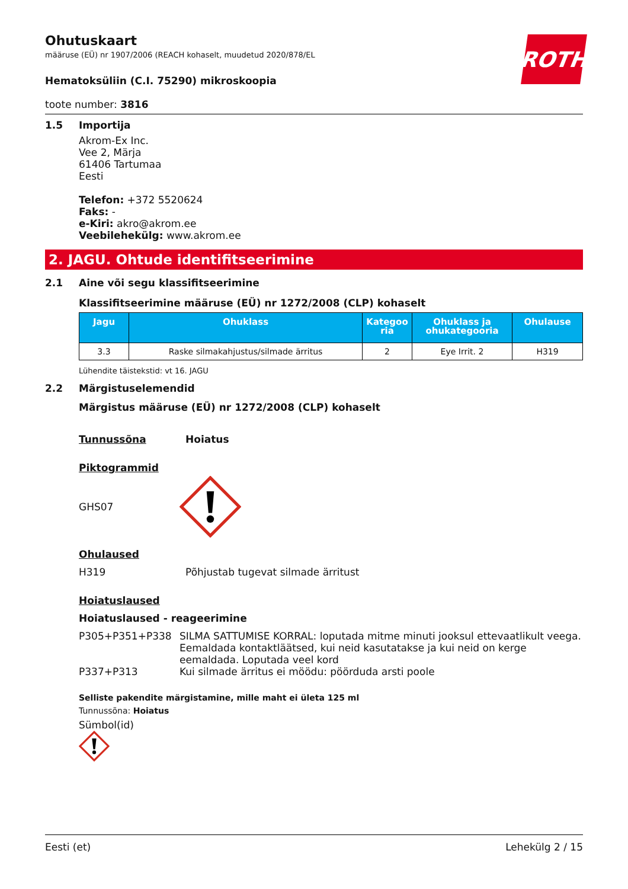ROTH
Ohutuskaart
määruse (EÜ) nr 1907/2006 (REACH kohaselt, muudetud 2020/878/EL
Hematoksüliin (C.I. 75290) mikroskoopia
toote number: 3816
1.5 Importija
Akrom-Ex Inc.
Vee 2, Märja
61406 Tartumaa
Eesti
Telefon: +372 5520624
Faks: -
e-Kiri: akro@akrom.ee
Veebilehekülg: www.akrom.ee
2. JAGU. Ohtude identifitseerimine
2.1 Aine või segu klassifitseerimine
Klassifitseerimine määruse (EÜ) nr 1272/2008 (CLP) kohaselt
| Jagu | Ohuklass | Kategoo ria | Ohuklass ja ohukategooria | Ohulause |
| --- | --- | --- | --- | --- |
| 3.3 | Raske silmakahjustus/silmade ärritus | 2 | Eye Irrit. 2 | H319 |
Lühendite täistekstid: vt 16. JAGU
2.2 Märgistuselemendid
Märgistus määruse (EÜ) nr 1272/2008 (CLP) kohaselt
Tunnussõna Hoiatus
Piktogrammid
GHS07
Ohulaused
H319 Põhjustab tugevat silmade ärritust
Hoiatuslaused
Hoiatuslaused - reageerimine
P305+P351+P338 SILMA SATTUMISE KORRAL: loputada mitme minuti jooksul ettevaatlikult veega. Eemaldada kontaktläätsed, kui neid kasutatakse ja kui neid on kerge eemaldada. Loputada veel kord
P337+P313 Kui silmade ärritus ei möödu: pöörduda arsti poole
Selliste pakendite märgistamine, mille maht ei ületa 125 ml
Tunnussõna: Hoiatus
Sümbol(id)
Eesti (et) Lehekülg 2 / 15